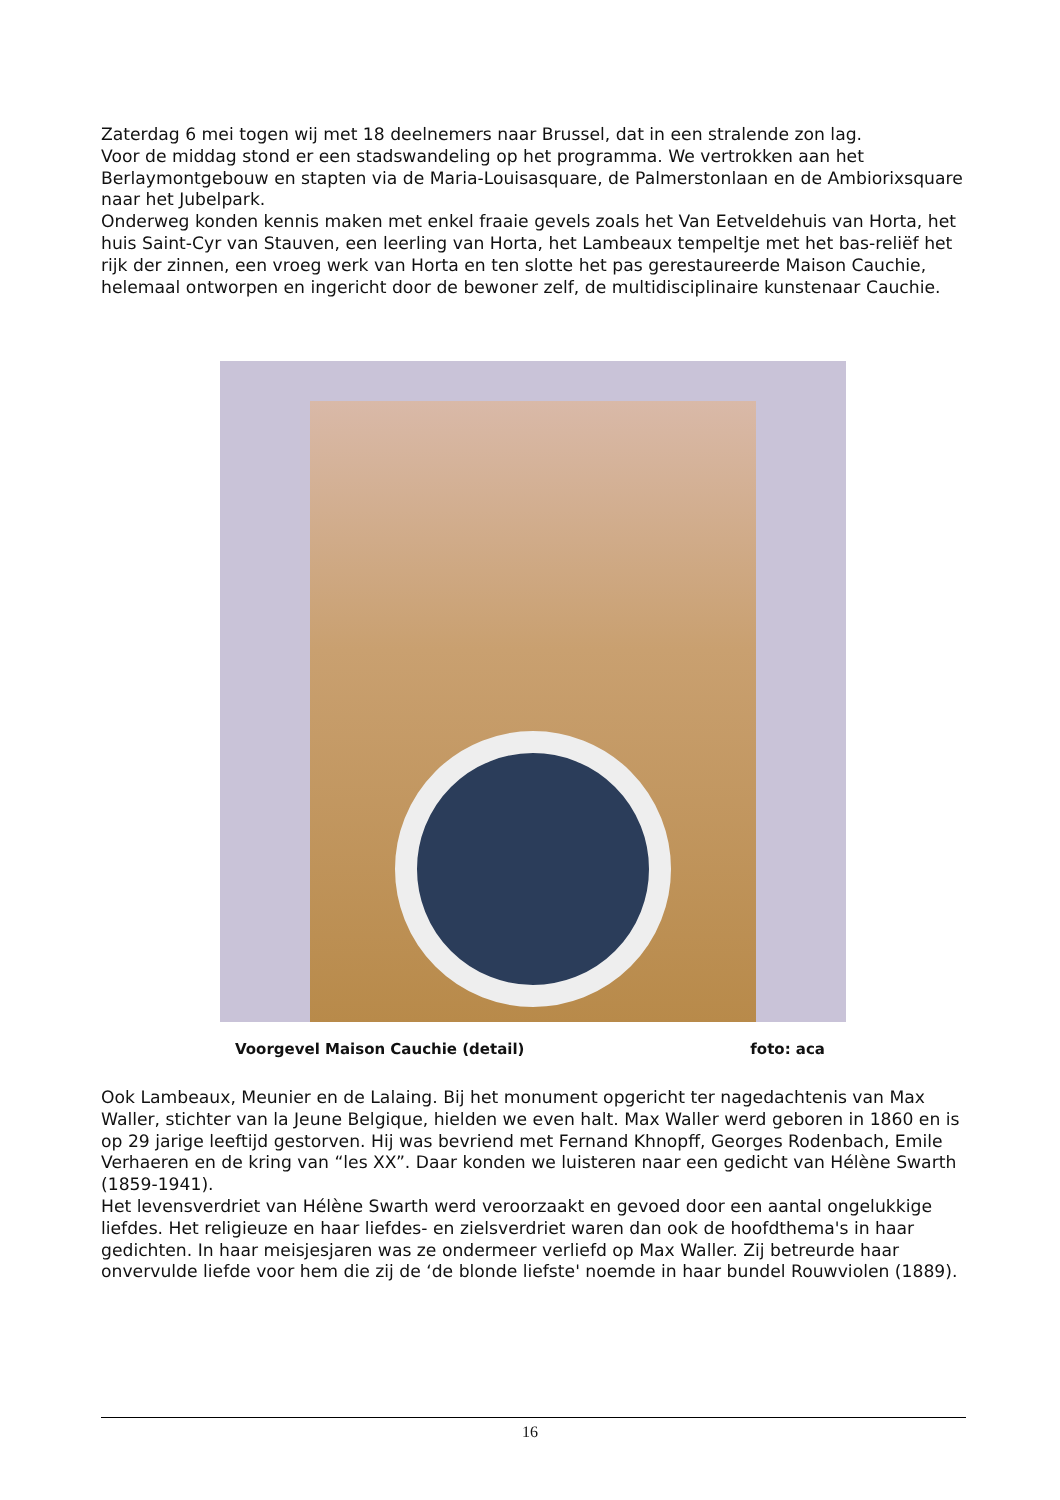Zaterdag 6 mei togen wij met 18 deelnemers naar Brussel, dat in een stralende zon lag.
Voor de middag stond er een stadswandeling op het programma. We vertrokken aan het Berlaymontgebouw en stapten via de Maria-Louisasquare, de Palmerstonlaan en de Ambiorixsquare naar het Jubelpark.
Onderweg konden kennis maken met enkel fraaie gevels zoals het Van Eetveldehuis van Horta, het huis Saint-Cyr van Stauven, een leerling van Horta, het Lambeaux tempeltje met het bas-reliëf het rijk der zinnen, een vroeg werk van Horta en ten slotte het pas gerestaureerde Maison Cauchie, helemaal ontworpen en ingericht door de bewoner zelf, de multidisciplinaire kunstenaar Cauchie.
Voorgevel Maison Cauchie (detail) foto: aca
Ook Lambeaux, Meunier en de Lalaing. Bij het monument opgericht ter nagedachtenis van Max Waller, stichter van la Jeune Belgique, hielden we even halt. Max Waller werd geboren in 1860 en is op 29 jarige leeftijd gestorven. Hij was bevriend met Fernand Khnopff, Georges Rodenbach, Emile Verhaeren en de kring van “les XX”. Daar konden we luisteren naar een gedicht van Hélène Swarth (1859-1941).
Het levensverdriet van Hélène Swarth werd veroorzaakt en gevoed door een aantal ongelukkige liefdes. Het religieuze en haar liefdes- en zielsverdriet waren dan ook de hoofdthema's in haar gedichten. In haar meisjesjaren was ze ondermeer verliefd op Max Waller. Zij betreurde haar onvervulde liefde voor hem die zij de ‘de blonde liefste' noemde in haar bundel Rouwviolen (1889).
16